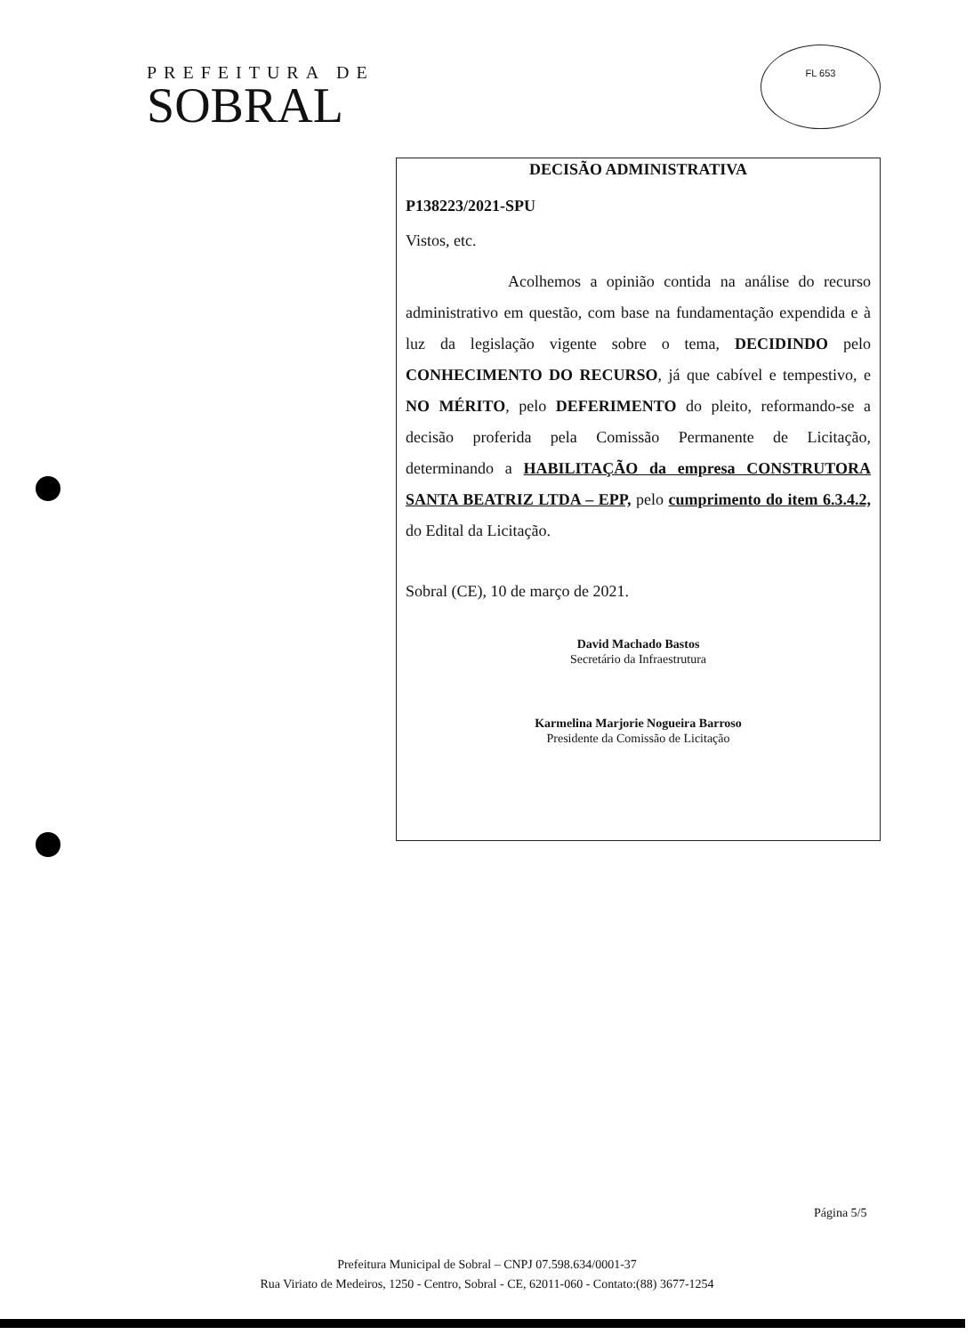PREFEITURA DE
SOBRAL
FL 653
DECISÃO ADMINISTRATIVA
P138223/2021-SPU
Vistos, etc.
Acolhemos a opinião contida na análise do recurso administrativo em questão, com base na fundamentação expendida e à luz da legislação vigente sobre o tema, DECIDINDO pelo CONHECIMENTO DO RECURSO, já que cabível e tempestivo, e NO MÉRITO, pelo DEFERIMENTO do pleito, reformando-se a decisão proferida pela Comissão Permanente de Licitação, determinando a HABILITAÇÃO da empresa CONSTRUTORA SANTA BEATRIZ LTDA – EPP, pelo cumprimento do item 6.3.4.2, do Edital da Licitação.
Sobral (CE), 10 de março de 2021.
David Machado Bastos
Secretário da Infraestrutura
Karmelina Marjorie Nogueira Barroso
Presidente da Comissão de Licitação
Página 5/5
Prefeitura Municipal de Sobral – CNPJ 07.598.634/0001-37
Rua Viriato de Medeiros, 1250 - Centro, Sobral - CE, 62011-060 - Contato:(88) 3677-1254